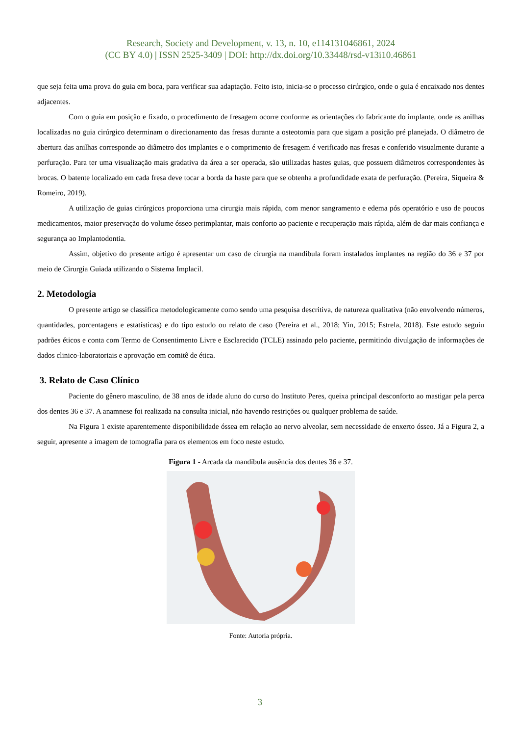Research, Society and Development, v. 13, n. 10, e114131046861, 2024
(CC BY 4.0) | ISSN 2525-3409 | DOI: http://dx.doi.org/10.33448/rsd-v13i10.46861
que seja feita uma prova do guia em boca, para verificar sua adaptação. Feito isto, inicia-se o processo cirúrgico, onde o guia é encaixado nos dentes adjacentes.
Com o guia em posição e fixado, o procedimento de fresagem ocorre conforme as orientações do fabricante do implante, onde as anilhas localizadas no guia cirúrgico determinam o direcionamento das fresas durante a osteotomia para que sigam a posição pré planejada. O diâmetro de abertura das anilhas corresponde ao diâmetro dos implantes e o comprimento de fresagem é verificado nas fresas e conferido visualmente durante a perfuração. Para ter uma visualização mais gradativa da área a ser operada, são utilizadas hastes guias, que possuem diâmetros correspondentes às brocas. O batente localizado em cada fresa deve tocar a borda da haste para que se obtenha a profundidade exata de perfuração. (Pereira, Siqueira & Romeiro, 2019).
A utilização de guias cirúrgicos proporciona uma cirurgia mais rápida, com menor sangramento e edema pós operatório e uso de poucos medicamentos, maior preservação do volume ósseo perimplantar, mais conforto ao paciente e recuperação mais rápida, além de dar mais confiança e segurança ao Implantodontia.
Assim, objetivo do presente artigo é apresentar um caso de cirurgia na mandíbula foram instalados implantes na região do 36 e 37 por meio de Cirurgia Guiada utilizando o Sistema Implacil.
2. Metodologia
O presente artigo se classifica metodologicamente como sendo uma pesquisa descritiva, de natureza qualitativa (não envolvendo números, quantidades, porcentagens e estatísticas) e do tipo estudo ou relato de caso (Pereira et al., 2018; Yin, 2015; Estrela, 2018). Este estudo seguiu padrões éticos e conta com Termo de Consentimento Livre e Esclarecido (TCLE) assinado pelo paciente, permitindo divulgação de informações de dados clinico-laboratoriais e aprovação em comitê de ética.
3. Relato de Caso Clínico
Paciente do gênero masculino, de 38 anos de idade aluno do curso do Instituto Peres, queixa principal desconforto ao mastigar pela perca dos dentes 36 e 37. A anamnese foi realizada na consulta inicial, não havendo restrições ou qualquer problema de saúde.
Na Figura 1 existe aparentemente disponibilidade óssea em relação ao nervo alveolar, sem necessidade de enxerto ósseo. Já a Figura 2, a seguir, apresente a imagem de tomografia para os elementos em foco neste estudo.
Figura 1 - Arcada da mandíbula ausência dos dentes 36 e 37.
Fonte: Autoria própria.
3